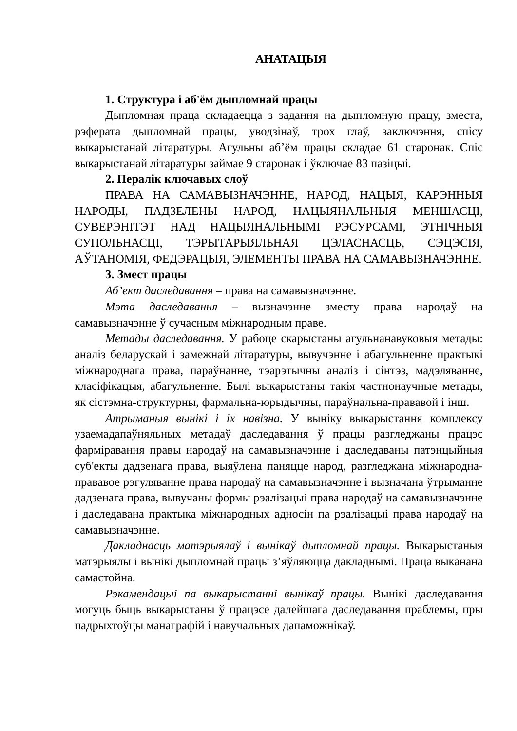АНАТАЦЫЯ
1. Структура і аб'ём дыпломнай працы
Дыпломная праца складаецца з задання на дыпломную працу, зместа, рэферата дыпломнай працы, уводзінаў, трох глаў, заключэння, спісу выкарыстанай літаратуры. Агульны аб’ём працы складае 61 старонак. Спіс выкарыстанай літаратуры займае 9 старонак і ўключае 83 пазіцыі.
2. Пералік ключавых слоў
ПРАВА НА САМАВЫЗНАЧЭННЕ, НАРОД, НАЦЫЯ, КАРЭННЫЯ НАРОДЫ, ПАДЗЕЛЕНЫ НАРОД, НАЦЫЯНАЛЬНЫЯ МЕНШАСЦІ, СУВЕРЭНІТЭТ НАД НАЦЫЯНАЛЬНЫМІ РЭСУРСАМІ, ЭТНІЧНЫЯ СУПОЛЬНАСЦІ, ТЭРЫТАРЫЯЛЬНАЯ ЦЭЛАСНАСЦЬ, СЭЦЭСІЯ, АЎТАНОМІЯ, ФЕДЭРАЦЫЯ, ЭЛЕМЕНТЫ ПРАВА НА САМАВЫЗНАЧЭННЕ.
3. Змест працы
Аб’ект даследавання – права на самавызначэнне.
Мэта даследавання – вызначэнне зместу права народаў на самавызначэнне ў сучасным міжнародным праве.
Метады даследавання. У рабоце скарыстаны агульнанавуковыя метады: аналіз беларускай і замежнай літаратуры, вывучэнне і абагульненне практыкі міжнароднага права, параўнанне, тэарэтычны аналіз і сінтэз, мадэляванне, класіфікацыя, абагульненне. Былі выкарыстаны такія частнонаучные метады, як сістэмна-структурны, фармальна-юрыдычны, параўнальна-прававой і інш.
Атрыманыя вынікі і іх навізна. У выніку выкарыстання комплексу узаемадапаўняльных метадаў даследавання ў працы разгледжаны працэс фарміравання правы народаў на самавызначэнне і даследаваны патэнцыйныя суб'екты дадзенага права, выяўлена паняцце народ, разгледжана міжнародна-прававое рэгуляванне права народаў на самавызначэнне і вызначана ўтрыманне дадзенага права, вывучаны формы рэалізацыі права народаў на самавызначэнне і даследавана практыка міжнародных адносін па рэалізацыі права народаў на самавызначэнне.
Дакладнасць матэрыялаў і вынікаў дыпломнай працы. Выкарыстаныя матэрыялы і вынікі дыпломнай працы з’яўляюцца дакладнымі. Праца выканана самастойна.
Рэкамендацыі па выкарыстанні вынікаў працы. Вынікі даследавання могуць быць выкарыстаны ў працэсе далейшага даследавання праблемы, пры падрыхтоўцы манаграфій і навучальных дапаможнікаў.